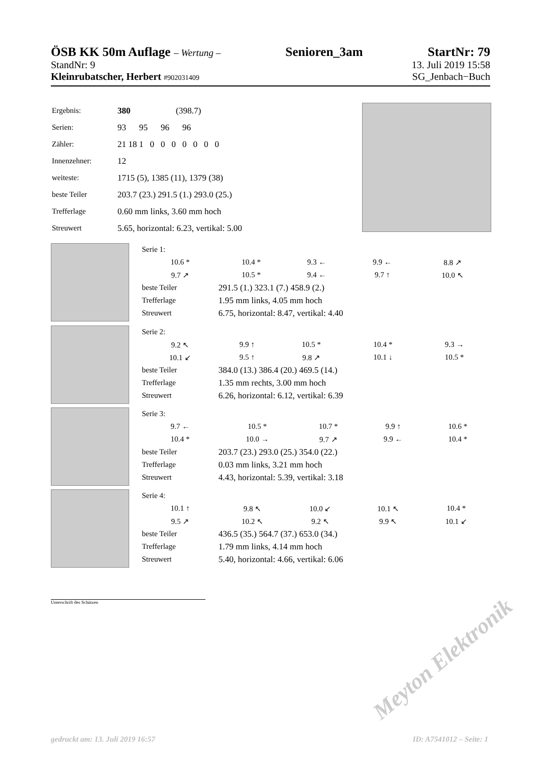ÖSB KK 50m Auflage – Wertung – Senioren_3am StartNr: 79
StandNr: 9 13. Juli 2019 15:58
Kleinrubatscher, Herbert #902031409 SG_Jenbach−Buch
| Ergebnis: | 380 (398.7) |
| Serien: | 93 95 96 96 |
| Zähler: | 21 18 1 0 0 0 0 0 0 0 |
| Innenzehner: | 12 |
| weiteste: | 1715 (5), 1385 (11), 1379 (38) |
| beste Teiler | 203.7 (23.) 291.5 (1.) 293.0 (25.) |
| Trefferlage | 0.60 mm links, 3.60 mm hoch |
| Streuwert | 5.65, horizontal: 6.23, vertikal: 5.00 |
| Serie 1: | | | | |
| 10.6 * | 10.4 * | 9.3 ← | 9.9 ← | 8.8 ↗ |
| 9.7 ↗ | 10.5 * | 9.4 ← | 9.7 ↑ | 10.0 ↖ |
| beste Teiler | 291.5 (1.) 323.1 (7.) 458.9 (2.) | | | |
| Trefferlage | 1.95 mm links, 4.05 mm hoch | | | |
| Streuwert | 6.75, horizontal: 8.47, vertikal: 4.40 | | | |
| Serie 2: | | | | |
| 9.2 ↖ | 9.9 ↑ | 10.5 * | 10.4 * | 9.3 → |
| 10.1 ↙ | 9.5 ↑ | 9.8 ↗ | 10.1 ↓ | 10.5 * |
| beste Teiler | 384.0 (13.) 386.4 (20.) 469.5 (14.) | | | |
| Trefferlage | 1.35 mm rechts, 3.00 mm hoch | | | |
| Streuwert | 6.26, horizontal: 6.12, vertikal: 6.39 | | | |
| Serie 3: | | | | |
| 9.7 ← | 10.5 * | 10.7 * | 9.9 ↑ | 10.6 * |
| 10.4 * | 10.0 → | 9.7 ↗ | 9.9 ← | 10.4 * |
| beste Teiler | 203.7 (23.) 293.0 (25.) 354.0 (22.) | | | |
| Trefferlage | 0.03 mm links, 3.21 mm hoch | | | |
| Streuwert | 4.43, horizontal: 5.39, vertikal: 3.18 | | | |
| Serie 4: | | | | |
| 10.1 ↑ | 9.8 ↖ | 10.0 ↙ | 10.1 ↖ | 10.4 * |
| 9.5 ↗ | 10.2 ↖ | 9.2 ↖ | 9.9 ↖ | 10.1 ↙ |
| beste Teiler | 436.5 (35.) 564.7 (37.) 653.0 (34.) | | | |
| Trefferlage | 1.79 mm links, 4.14 mm hoch | | | |
| Streuwert | 5.40, horizontal: 4.66, vertikal: 6.06 | | | |
Unterschrift des Schützen
Meyton Elektronik
gedruckt am: 13. Juli 2019 16:57 ID: A7541012 – Seite: 1